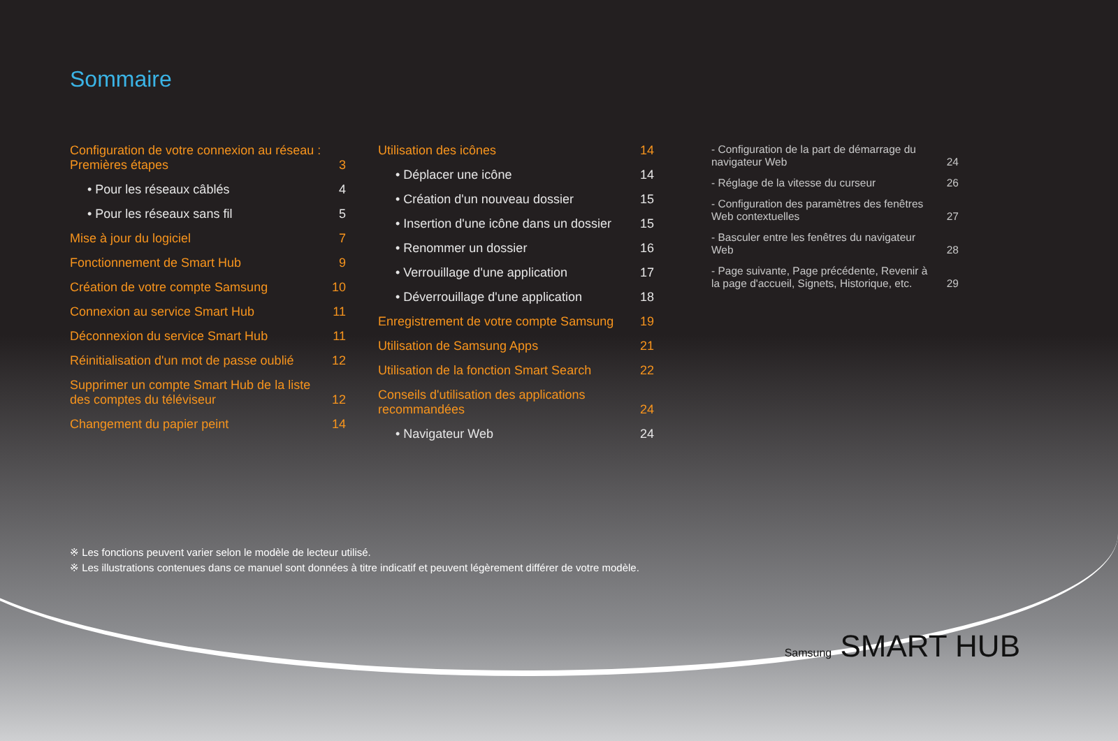Sommaire
Configuration de votre connexion au réseau : Premières étapes 3
• Pour les réseaux câblés 4
• Pour les réseaux sans fil 5
Mise à jour du logiciel 7
Fonctionnement de Smart Hub 9
Création de votre compte Samsung 10
Connexion au service Smart Hub 11
Déconnexion du service Smart Hub 11
Réinitialisation d'un mot de passe oublié 12
Supprimer un compte Smart Hub de la liste des comptes du téléviseur 12
Changement du papier peint 14
Utilisation des icônes 14
• Déplacer une icône 14
• Création d'un nouveau dossier 15
• Insertion d'une icône dans un dossier 15
• Renommer un dossier 16
• Verrouillage d'une application 17
• Déverrouillage d'une application 18
Enregistrement de votre compte Samsung 19
Utilisation de Samsung Apps 21
Utilisation de la fonction Smart Search 22
Conseils d'utilisation des applications recommandées 24
• Navigateur Web 24
- Configuration de la part de démarrage du navigateur Web 24
- Réglage de la vitesse du curseur 26
- Configuration des paramètres des fenêtres Web contextuelles 27
- Basculer entre les fenêtres du navigateur Web 28
- Page suivante, Page précédente, Revenir à la page d'accueil, Signets, Historique, etc. 29
※ Les fonctions peuvent varier selon le modèle de lecteur utilisé.
※ Les illustrations contenues dans ce manuel sont données à titre indicatif et peuvent légèrement différer de votre modèle.
Samsung SMART HUB